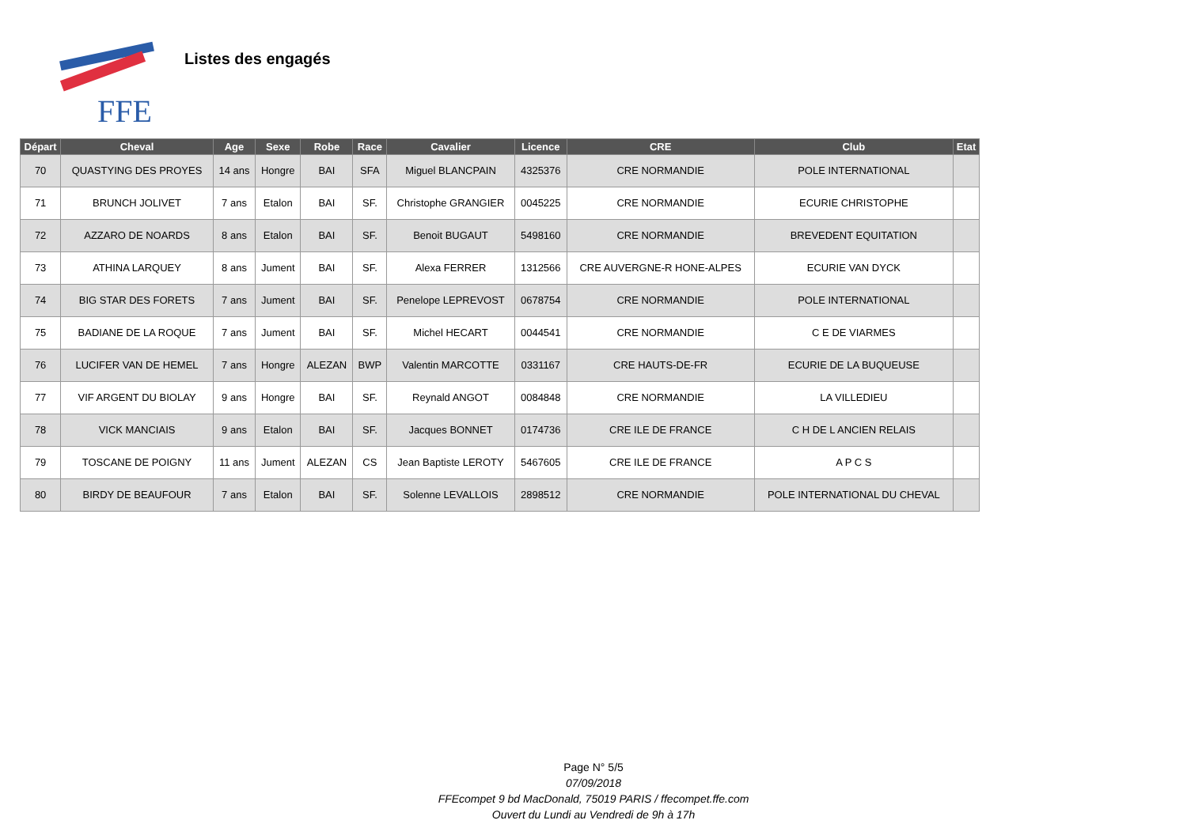FFE
Listes des engagés
| Départ | Cheval | Age | Sexe | Robe | Race | Cavalier | Licence | CRE | Club | Etat |
| --- | --- | --- | --- | --- | --- | --- | --- | --- | --- | --- |
| 70 | QUASTYING DES PROYES | 14 ans | Hongre | BAI | SFA | Miguel BLANCPAIN | 4325376 | CRE NORMANDIE | POLE INTERNATIONAL | |
| 71 | BRUNCH JOLIVET | 7 ans | Etalon | BAI | SF. | Christophe GRANGIER | 0045225 | CRE NORMANDIE | ECURIE CHRISTOPHE | |
| 72 | AZZARO DE NOARDS | 8 ans | Etalon | BAI | SF. | Benoit BUGAUT | 5498160 | CRE NORMANDIE | BREVEDENT EQUITATION | |
| 73 | ATHINA LARQUEY | 8 ans | Jument | BAI | SF. | Alexa FERRER | 1312566 | CRE AUVERGNE-R HONE-ALPES | ECURIE VAN DYCK | |
| 74 | BIG STAR DES FORETS | 7 ans | Jument | BAI | SF. | Penelope LEPREVOST | 0678754 | CRE NORMANDIE | POLE INTERNATIONAL | |
| 75 | BADIANE DE LA ROQUE | 7 ans | Jument | BAI | SF. | Michel HECART | 0044541 | CRE NORMANDIE | C E DE VIARMES | |
| 76 | LUCIFER VAN DE HEMEL | 7 ans | Hongre | ALEZAN | BWP | Valentin MARCOTTE | 0331167 | CRE HAUTS-DE-FR | ECURIE DE LA BUQUEUSE | |
| 77 | VIF ARGENT DU BIOLAY | 9 ans | Hongre | BAI | SF. | Reynald ANGOT | 0084848 | CRE NORMANDIE | LA VILLEDIEU | |
| 78 | VICK MANCIAIS | 9 ans | Etalon | BAI | SF. | Jacques BONNET | 0174736 | CRE ILE DE FRANCE | C H DE L ANCIEN RELAIS | |
| 79 | TOSCANE DE POIGNY | 11 ans | Jument | ALEZAN | CS | Jean Baptiste LEROTY | 5467605 | CRE ILE DE FRANCE | A P C S | |
| 80 | BIRDY DE BEAUFOUR | 7 ans | Etalon | BAI | SF. | Solenne LEVALLOIS | 2898512 | CRE NORMANDIE | POLE INTERNATIONAL DU CHEVAL | |
Page N° 5/5
07/09/2018
FFEcompet 9 bd MacDonald, 75019 PARIS / ffecompet.ffe.com
Ouvert du Lundi au Vendredi de 9h à 17h